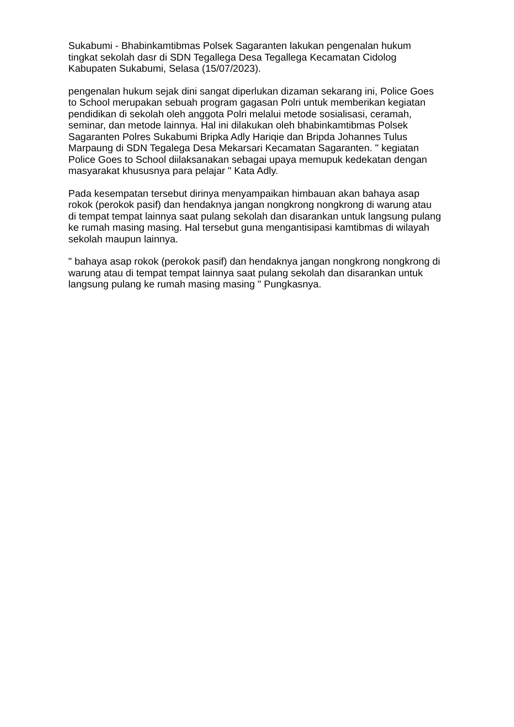Sukabumi - Bhabinkamtibmas Polsek Sagaranten lakukan pengenalan hukum tingkat sekolah dasr di SDN Tegallega Desa Tegallega Kecamatan Cidolog Kabupaten Sukabumi, Selasa (15/07/2023).
pengenalan hukum sejak dini sangat diperlukan dizaman sekarang ini, Police Goes to School merupakan sebuah program gagasan Polri untuk memberikan kegiatan pendidikan di sekolah oleh anggota Polri melalui metode sosialisasi, ceramah, seminar, dan metode lainnya. Hal ini dilakukan oleh bhabinkamtibmas Polsek Sagaranten Polres Sukabumi Bripka Adly Hariqie dan Bripda Johannes Tulus Marpaung di SDN Tegalega Desa Mekarsari Kecamatan Sagaranten. " kegiatan Police Goes to School diilaksanakan sebagai upaya memupuk kedekatan dengan masyarakat khususnya para pelajar " Kata Adly.
Pada kesempatan tersebut dirinya menyampaikan himbauan akan bahaya asap rokok (perokok pasif) dan hendaknya jangan nongkrong nongkrong di warung atau di tempat tempat lainnya saat pulang sekolah dan disarankan untuk langsung pulang ke rumah masing masing. Hal tersebut guna mengantisipasi kamtibmas di wilayah sekolah maupun lainnya.
" bahaya asap rokok (perokok pasif) dan hendaknya jangan nongkrong nongkrong di warung atau di tempat tempat lainnya saat pulang sekolah dan disarankan untuk langsung pulang ke rumah masing masing " Pungkasnya.